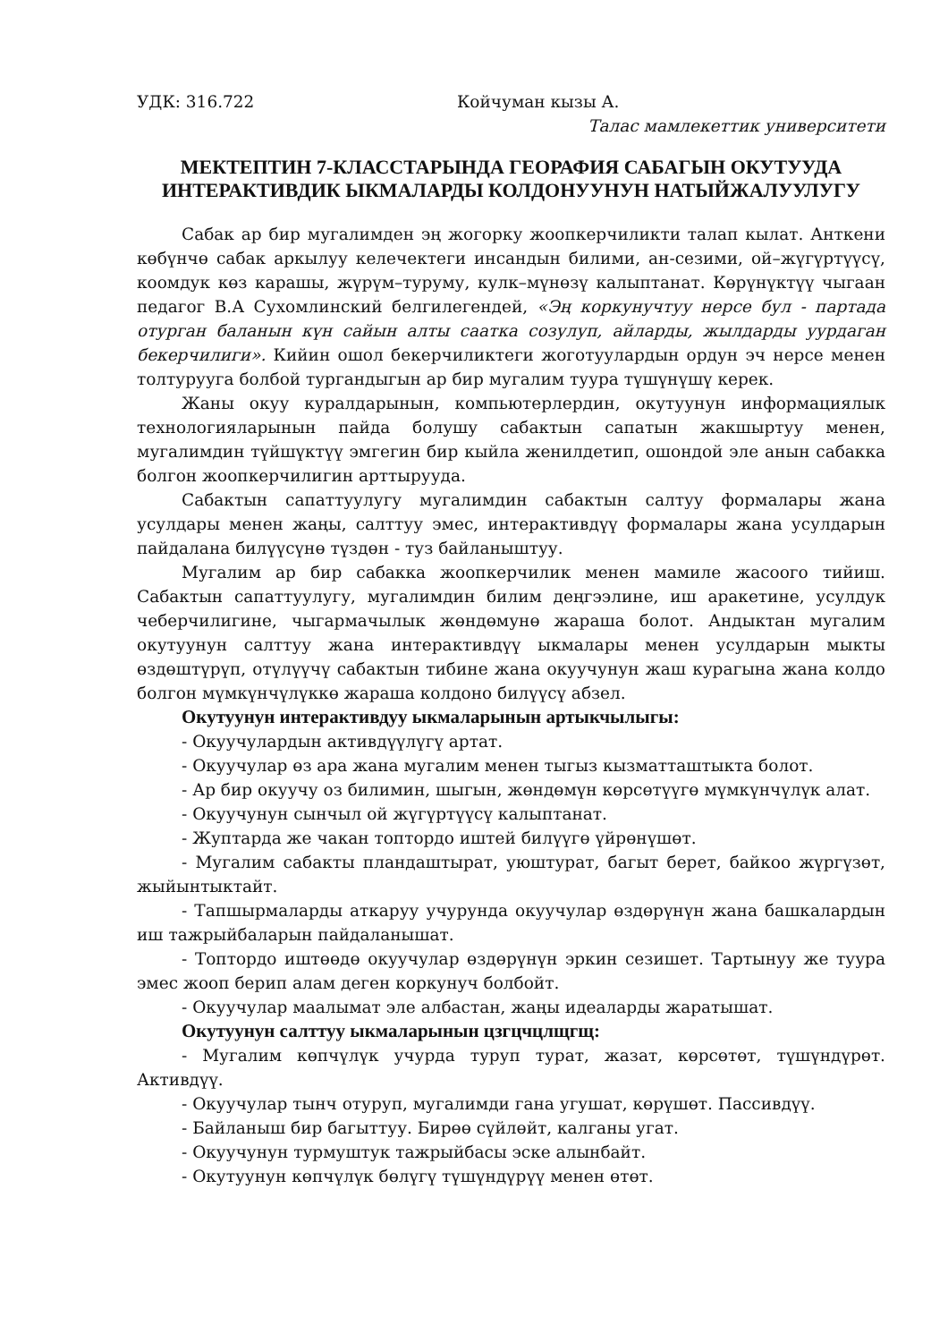УДК: 316.722 Койчуман кызы А.
Талас мамлекеттик университети
МЕКТЕПТИН 7-КЛАССТАРЫНДА ГЕОРАФИЯ САБАГЫН ОКУТУУДА ИНТЕРАКТИВДИК ЫКМАЛАРДЫ КОЛДОНУУНУН НАТЫЙЖАЛУУЛУГУ
Сабак ар бир мугалимден эң жогорку жоопкерчиликти талап кылат. Анткени көбүнчө сабак аркылуу келечектеги инсандын билими, ан-сезими, ой–жүгүртүүсү, коомдук көз карашы, жүрүм–туруму, кулк–мүнөзү калыптанат. Көрүнүктүү чыгаан педагог В.А Сухомлинский белгилегендей, «Эң коркунучтуу нерсе бул - партада отурган баланын күн сайын алты саатка созулуп, айларды, жылдарды уурдаган бекерчилиги». Кийин ошол бекерчиликтеги жоготуулардын ордун эч нерсе менен толтурууга болбой тургандыгын ар бир мугалим туура түшүнүшү керек.
Жаны окуу куралдарынын, компьютерлердин, окутуунун информациялык технологияларынын пайда болушу сабактын сапатын жакшыртуу менен, мугалимдин түйшүктүү эмгегин бир кыйла женилдетип, ошондой эле анын сабакка болгон жоопкерчилигин арттырууда.
Сабактын сапаттуулугу мугалимдин сабактын салтуу формалары жана усулдары менен жаңы, салттуу эмес, интерактивдүү формалары жана усулдарын пайдалана билүүсүнө түздөн - туз байланыштуу.
Мугалим ар бир сабакка жоопкерчилик менен мамиле жасоого тийиш. Сабактын сапаттуулугу, мугалимдин билим деңгээлине, иш аракетине, усулдук чеберчилигине, чыгармачылык жөндөмунө жараша болот. Андыктан мугалим окутуунун салттуу жана интерактивдүү ыкмалары менен усулдарын мыкты өздөштүрүп, отүлүүчү сабактын тибине жана окуучунун жаш курагына жана колдо болгон мүмкүнчүлүккө жараша колдоно билүүсү абзел.
Окутуунун интерактивдуу ыкмаларынын артыкчылыгы:
- Окуучулардын активдүүлүгү артат.
- Окуучулар өз ара жана мугалим менен тыгыз кызматташтыкта болот.
- Ар бир окуучу оз билимин, шыгын, жөндөмүн көрсөтүүгө мүмкүнчүлүк алат.
- Окуучунун сынчыл ой жүгүртүүсү калыптанат.
- Жуптарда же чакан топтордо иштей билүүгө үйрөнүшөт.
- Мугалим сабакты пландаштырат, уюштурат, багыт берет, байкоо жүргүзөт, жыйынтыктайт.
- Тапшырмаларды аткаруу учурунда окуучулар өздөрүнүн жана башкалардын иш тажрыйбаларын пайдаланышат.
- Топтордо иштөөдө окуучулар өздөрүнүн эркин сезишет. Тартынуу же туура эмес жооп берип алам деген коркунуч болбойт.
- Окуучулар маалымат эле албастан, жаңы идеаларды жаратышат.
Окутуунун салттуу ыкмаларынын цзгцчцлщгщ:
- Мугалим көпчүлүк учурда туруп турат, жазат, көрсөтөт, түшүндүрөт. Активдүү.
- Окуучулар тынч отуруп, мугалимди гана угушат, көрүшөт. Пассивдүү.
- Байланыш бир багыттуу. Бирөө сүйлөйт, калганы угат.
- Окуучунун турмуштук тажрыйбасы эске алынбайт.
- Окутуунун көпчүлүк бөлүгү түшүндүрүү менен өтөт.